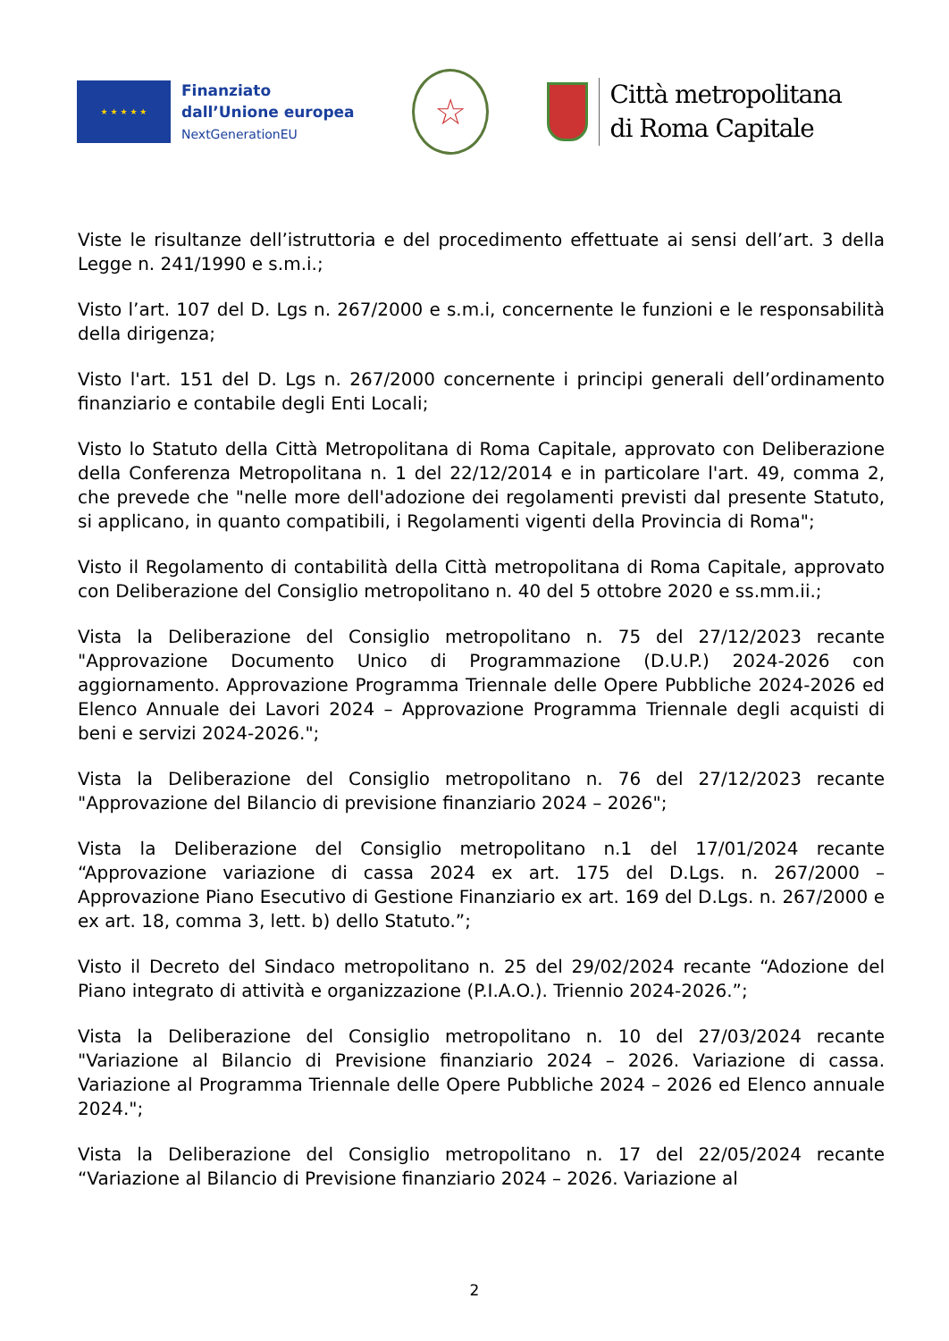★ ★ ★ ★ ★
Finanziato
dall’Unione europea
NextGenerationEU
☆
Città metropolitana
di Roma Capitale
Viste le risultanze dell’istruttoria e del procedimento effettuate ai sensi dell’art. 3 della Legge n. 241/1990 e s.m.i.;
Visto l’art. 107 del D. Lgs n. 267/2000 e s.m.i, concernente le funzioni e le responsabilità della dirigenza;
Visto l'art. 151 del D. Lgs n. 267/2000 concernente i principi generali dell’ordinamento finanziario e contabile degli Enti Locali;
Visto lo Statuto della Città Metropolitana di Roma Capitale, approvato con Deliberazione della Conferenza Metropolitana n. 1 del 22/12/2014 e in particolare l'art. 49, comma 2, che prevede che "nelle more dell'adozione dei regolamenti previsti dal presente Statuto, si applicano, in quanto compatibili, i Regolamenti vigenti della Provincia di Roma";
Visto il Regolamento di contabilità della Città metropolitana di Roma Capitale, approvato con Deliberazione del Consiglio metropolitano n. 40 del 5 ottobre 2020 e ss.mm.ii.;
Vista la Deliberazione del Consiglio metropolitano n. 75 del 27/12/2023 recante "Approvazione Documento Unico di Programmazione (D.U.P.) 2024-2026 con aggiornamento. Approvazione Programma Triennale delle Opere Pubbliche 2024-2026 ed Elenco Annuale dei Lavori 2024 – Approvazione Programma Triennale degli acquisti di beni e servizi 2024-2026.";
Vista la Deliberazione del Consiglio metropolitano n. 76 del 27/12/2023 recante "Approvazione del Bilancio di previsione finanziario 2024 – 2026";
Vista la Deliberazione del Consiglio metropolitano n.1 del 17/01/2024 recante “Approvazione variazione di cassa 2024 ex art. 175 del D.Lgs. n. 267/2000 – Approvazione Piano Esecutivo di Gestione Finanziario ex art. 169 del D.Lgs. n. 267/2000 e ex art. 18, comma 3, lett. b) dello Statuto.”;
Visto il Decreto del Sindaco metropolitano n. 25 del 29/02/2024 recante “Adozione del Piano integrato di attività e organizzazione (P.I.A.O.). Triennio 2024-2026.”;
Vista la Deliberazione del Consiglio metropolitano n. 10 del 27/03/2024 recante "Variazione al Bilancio di Previsione finanziario 2024 – 2026. Variazione di cassa. Variazione al Programma Triennale delle Opere Pubbliche 2024 – 2026 ed Elenco annuale 2024.";
Vista la Deliberazione del Consiglio metropolitano n. 17 del 22/05/2024 recante “Variazione al Bilancio di Previsione finanziario 2024 – 2026. Variazione al
2